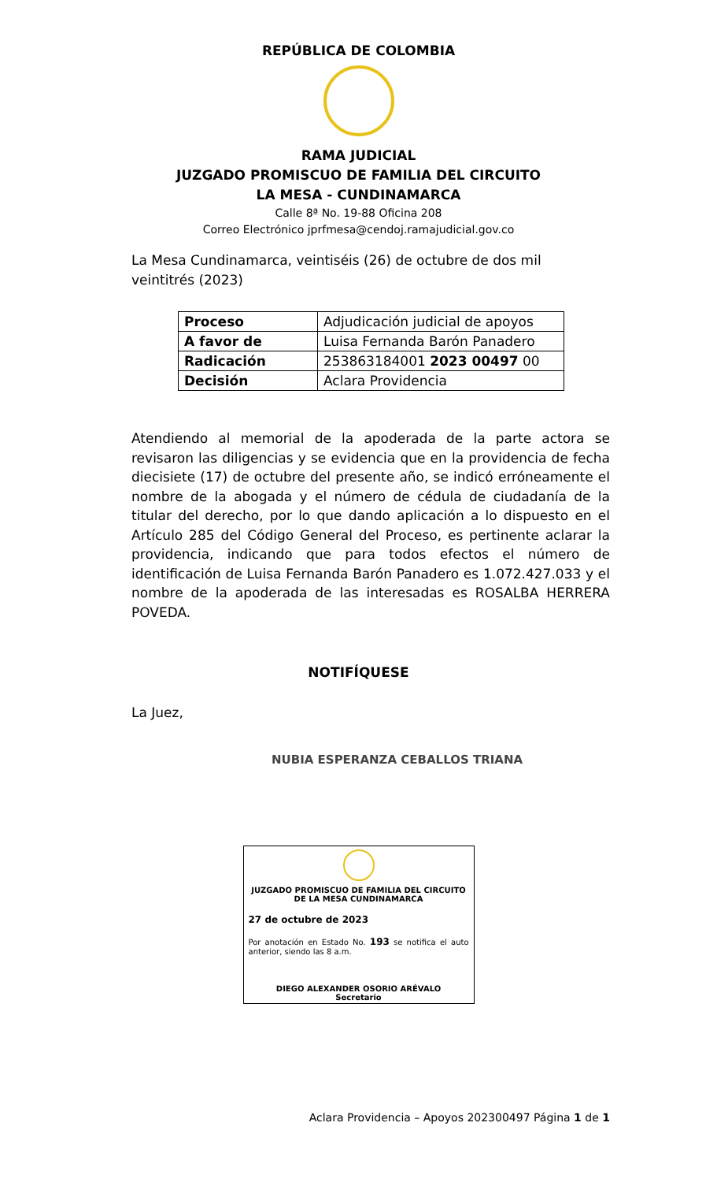REPÚBLICA DE COLOMBIA
RAMA JUDICIAL
JUZGADO PROMISCUO DE FAMILIA DEL CIRCUITO
LA MESA - CUNDINAMARCA
Calle 8ª No. 19-88 Oficina 208
Correo Electrónico jprfmesa@cendoj.ramajudicial.gov.co
La Mesa Cundinamarca, veintiséis (26) de octubre de dos mil veintitrés (2023)
| Proceso | Adjudicación judicial de apoyos |
| A favor de | Luisa Fernanda Barón Panadero |
| Radicación | 253863184001 2023 00497 00 |
| Decisión | Aclara Providencia |
Atendiendo al memorial de la apoderada de la parte actora se revisaron las diligencias y se evidencia que en la providencia de fecha diecisiete (17) de octubre del presente año, se indicó erróneamente el nombre de la abogada y el número de cédula de ciudadanía de la titular del derecho, por lo que dando aplicación a lo dispuesto en el Artículo 285 del Código General del Proceso, es pertinente aclarar la providencia, indicando que para todos efectos el número de identificación de Luisa Fernanda Barón Panadero es 1.072.427.033 y el nombre de la apoderada de las interesadas es ROSALBA HERRERA POVEDA.
NOTIFÍQUESE
La Juez,
NUBIA ESPERANZA CEBALLOS TRIANA
JUZGADO PROMISCUO DE FAMILIA DEL CIRCUITO
DE LA MESA CUNDINAMARCA
27 de octubre de 2023
Por anotación en Estado No. 193 se notifica el auto anterior, siendo las 8 a.m.
DIEGO ALEXANDER OSORIO ARÉVALO
Secretario
Aclara Providencia – Apoyos 202300497 Página 1 de 1